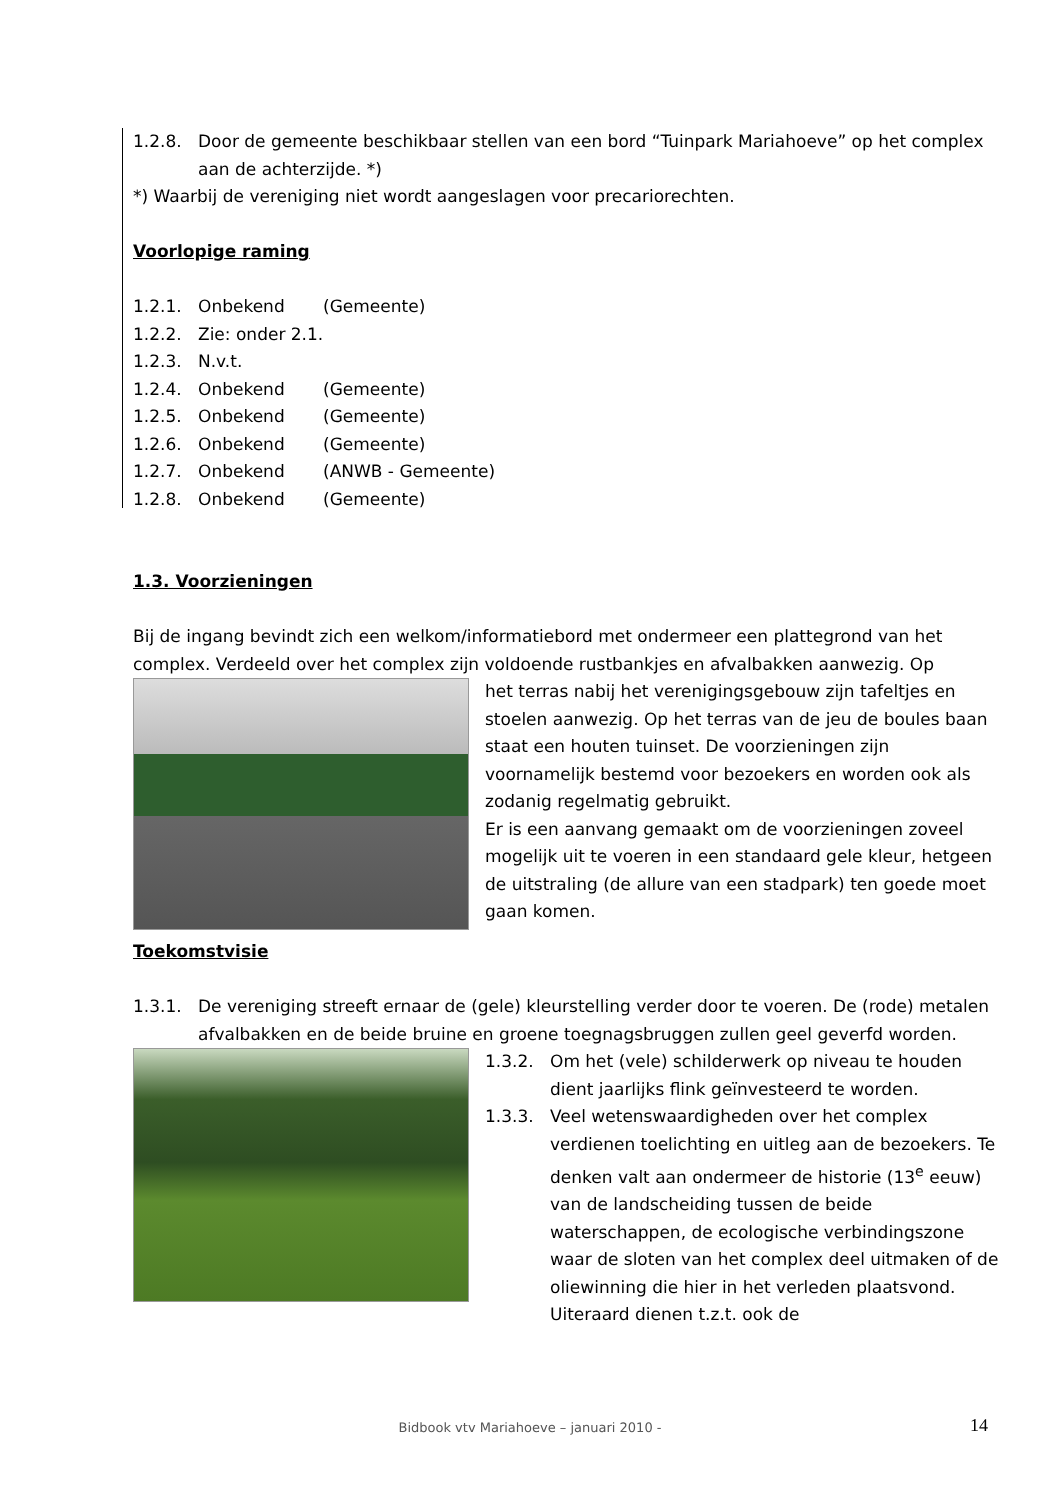1.2.8. Door de gemeente beschikbaar stellen van een bord “Tuinpark Mariahoeve” op het complex aan de achterzijde. *)
*) Waarbij de vereniging niet wordt aangeslagen voor precariorechten.
Voorlopige raming
1.2.1. Onbekend (Gemeente)
1.2.2. Zie: onder 2.1.
1.2.3. N.v.t.
1.2.4. Onbekend (Gemeente)
1.2.5. Onbekend (Gemeente)
1.2.6. Onbekend (Gemeente)
1.2.7. Onbekend (ANWB - Gemeente)
1.2.8. Onbekend (Gemeente)
1.3. Voorzieningen
Bij de ingang bevindt zich een welkom/informatiebord met ondermeer een plattegrond van het complex. Verdeeld over het complex zijn voldoende rustbankjes en afvalbakken aanwezig. Op
het terras nabij het verenigingsgebouw zijn tafeltjes en stoelen aanwezig. Op het terras van de jeu de boules baan staat een houten tuinset. De voorzieningen zijn voornamelijk bestemd voor bezoekers en worden ook als zodanig regelmatig gebruikt.
Er is een aanvang gemaakt om de voorzieningen zoveel mogelijk uit te voeren in een standaard gele kleur, hetgeen de uitstraling (de allure van een stadpark) ten goede moet gaan komen.
Toekomstvisie
1.3.1. De vereniging streeft ernaar de (gele) kleurstelling verder door te voeren. De (rode) metalen afvalbakken en de beide bruine en groene toegnagsbruggen zullen geel geverfd worden.
1.3.2. Om het (vele) schilderwerk op niveau te houden dient jaarlijks flink geïnvesteerd te worden.
1.3.3. Veel wetenswaardigheden over het complex verdienen toelichting en uitleg aan de bezoekers. Te denken valt aan ondermeer de historie (13<sup>e</sup> eeuw) van de landscheiding tussen de beide waterschappen, de ecologische verbindingszone waar de sloten van het complex deel uitmaken of de oliewinning die hier in het verleden plaatsvond. Uiteraard dienen t.z.t. ook de
Bidbook vtv Mariahoeve – januari 2010 - 14